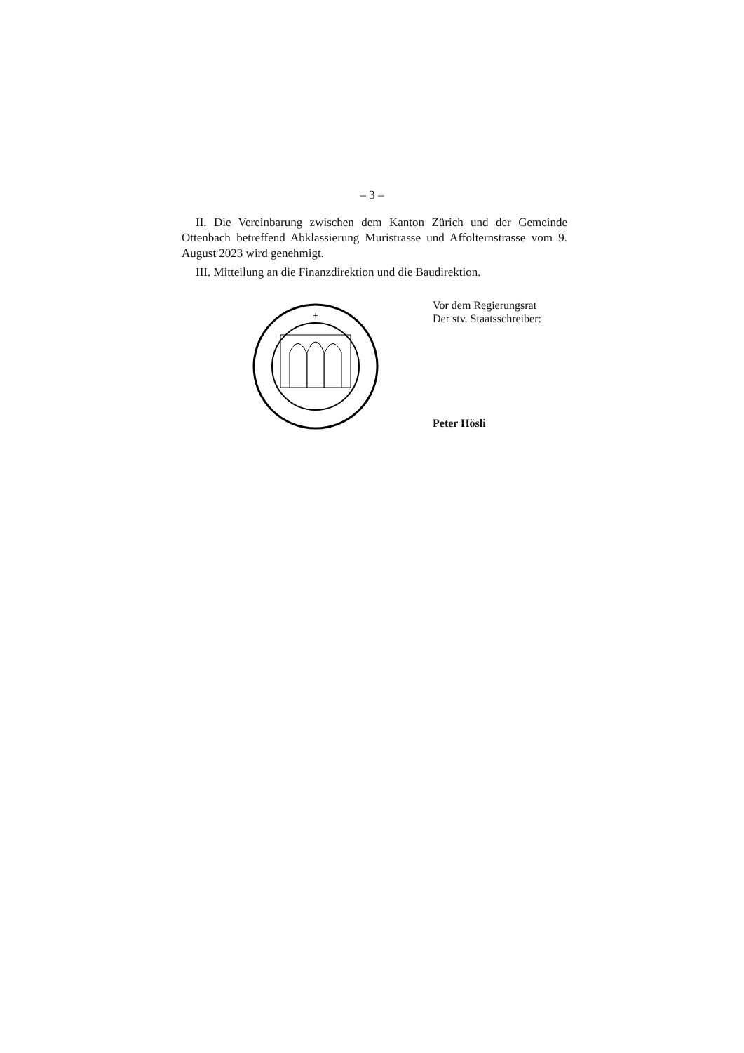– 3 –
II. Die Vereinbarung zwischen dem Kanton Zürich und der Gemeinde Ottenbach betreffend Abklassierung Muristrasse und Affolternstrasse vom 9. August 2023 wird genehmigt.
III. Mitteilung an die Finanzdirektion und die Baudirektion.
+
Vor dem Regierungsrat
Der stv. Staatsschreiber:
Peter Hösli